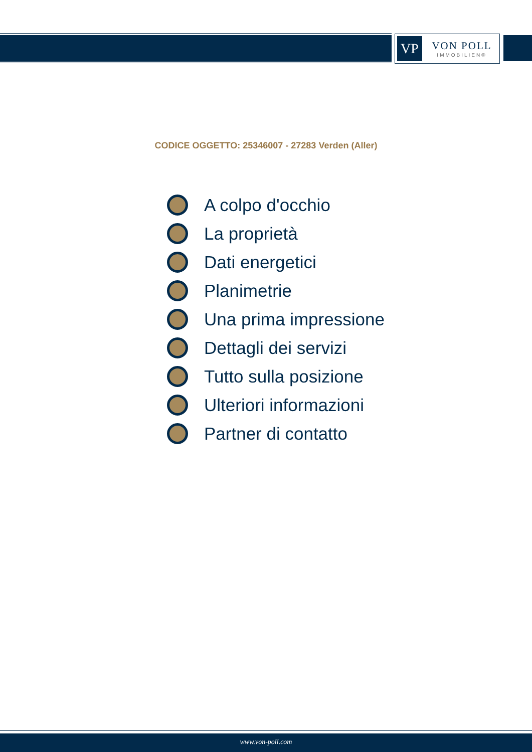VP
VON POLL
IMMOBILIEN®
CODICE OGGETTO: 25346007 - 27283 Verden (Aller)
A colpo d'occhio
La proprietà
Dati energetici
Planimetrie
Una prima impressione
Dettagli dei servizi
Tutto sulla posizione
Ulteriori informazioni
Partner di contatto
www.von-poll.com